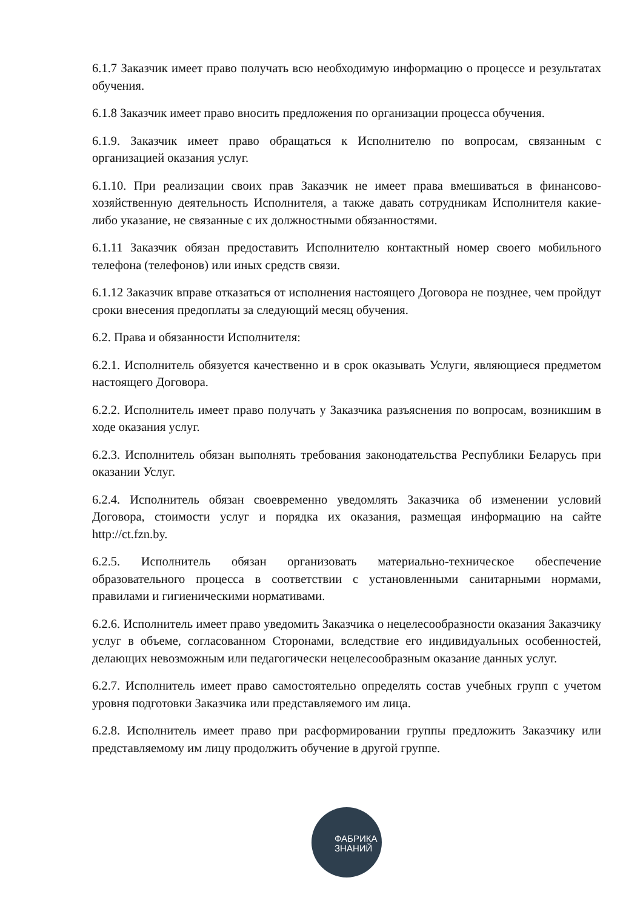6.1.7 Заказчик имеет право получать всю необходимую информацию о процессе и результатах обучения.
6.1.8 Заказчик имеет право вносить предложения по организации процесса обучения.
6.1.9. Заказчик имеет право обращаться к Исполнителю по вопросам, связанным с организацией оказания услуг.
6.1.10. При реализации своих прав Заказчик не имеет права вмешиваться в финансово-хозяйственную деятельность Исполнителя, а также давать сотрудникам Исполнителя какие-либо указание, не связанные с их должностными обязанностями.
6.1.11 Заказчик обязан предоставить Исполнителю контактный номер своего мобильного телефона (телефонов) или иных средств связи.
6.1.12 Заказчик вправе отказаться от исполнения настоящего Договора не позднее, чем пройдут сроки внесения предоплаты за следующий месяц обучения.
6.2. Права и обязанности Исполнителя:
6.2.1. Исполнитель обязуется качественно и в срок оказывать Услуги, являющиеся предметом настоящего Договора.
6.2.2. Исполнитель имеет право получать у Заказчика разъяснения по вопросам, возникшим в ходе оказания услуг.
6.2.3. Исполнитель обязан выполнять требования законодательства Республики Беларусь при оказании Услуг.
6.2.4. Исполнитель обязан своевременно уведомлять Заказчика об изменении условий Договора, стоимости услуг и порядка их оказания, размещая информацию на сайте http://ct.fzn.by.
6.2.5. Исполнитель обязан организовать материально-техническое обеспечение образовательного процесса в соответствии с установленными санитарными нормами, правилами и гигиеническими нормативами.
6.2.6. Исполнитель имеет право уведомить Заказчика о нецелесообразности оказания Заказчику услуг в объеме, согласованном Сторонами, вследствие его индивидуальных особенностей, делающих невозможным или педагогически нецелесообразным оказание данных услуг.
6.2.7. Исполнитель имеет право самостоятельно определять состав учебных групп с учетом уровня подготовки Заказчика или представляемого им лица.
6.2.8. Исполнитель имеет право при расформировании группы предложить Заказчику или представляемому им лицу продолжить обучение в другой группе.
ФАБРИКА
ЗНАНИЙ